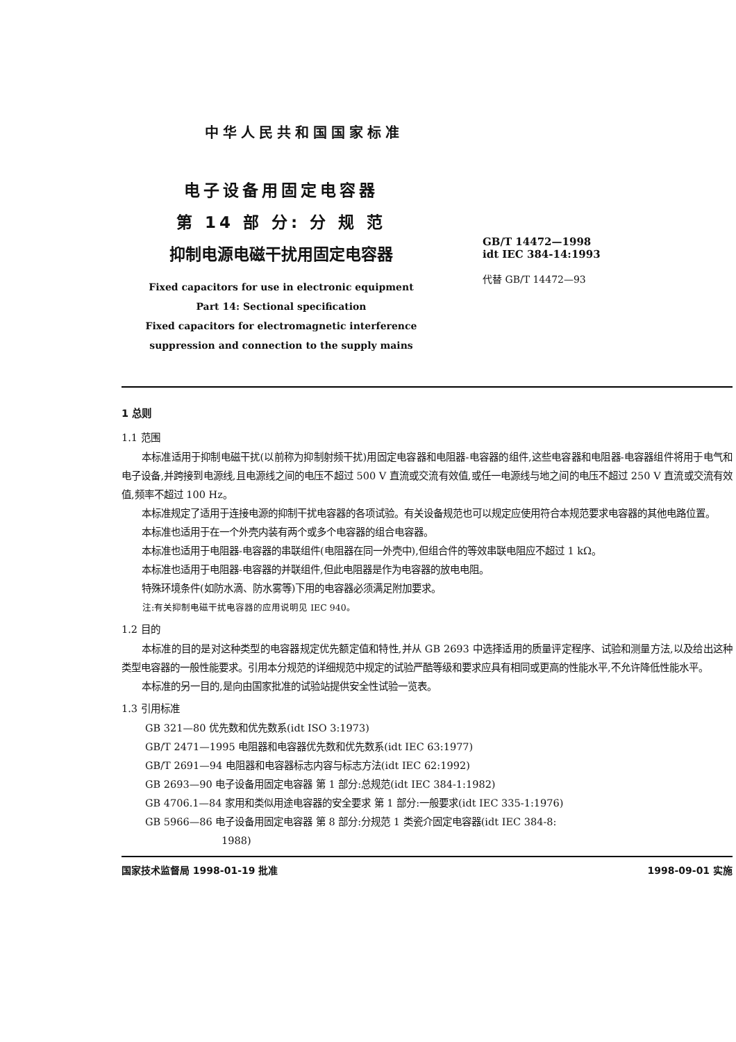中华人民共和国国家标准
电子设备用固定电容器
第 14 部 分: 分 规 范
抑制电源电磁干扰用固定电容器
Fixed capacitors for use in electronic equipment
Part 14: Sectional specification
Fixed capacitors for electromagnetic interference
suppression and connection to the supply mains
GB/T 14472—1998
idt IEC 384-14:1993
代替 GB/T 14472—93
1 总则
1.1 范围
本标准适用于抑制电磁干扰(以前称为抑制射频干扰)用固定电容器和电阻器-电容器的组件,这些电容器和电阻器-电容器组件将用于电气和电子设备,并跨接到电源线,且电源线之间的电压不超过 500 V 直流或交流有效值,或任一电源线与地之间的电压不超过 250 V 直流或交流有效值,频率不超过 100 Hz。
本标准规定了适用于连接电源的抑制干扰电容器的各项试验。有关设备规范也可以规定应使用符合本规范要求电容器的其他电路位置。
本标准也适用于在一个外壳内装有两个或多个电容器的组合电容器。
本标准也适用于电阻器-电容器的串联组件(电阻器在同一外壳中),但组合件的等效串联电阻应不超过 1 kΩ。
本标准也适用于电阻器-电容器的并联组件,但此电阻器是作为电容器的放电电阻。
特殊环境条件(如防水滴、防水雾等)下用的电容器必须满足附加要求。
注:有关抑制电磁干扰电容器的应用说明见 IEC 940。
1.2 目的
本标准的目的是对这种类型的电容器规定优先额定值和特性,并从 GB 2693 中选择适用的质量评定程序、试验和测量方法,以及给出这种类型电容器的一般性能要求。引用本分规范的详细规范中规定的试验严酷等级和要求应具有相同或更高的性能水平,不允许降低性能水平。
本标准的另一目的,是向由国家批准的试验站提供安全性试验一览表。
1.3 引用标准
GB 321—80 优先数和优先数系(idt ISO 3:1973)
GB/T 2471—1995 电阻器和电容器优先数和优先数系(idt IEC 63:1977)
GB/T 2691—94 电阻器和电容器标志内容与标志方法(idt IEC 62:1992)
GB 2693—90 电子设备用固定电容器 第 1 部分:总规范(idt IEC 384-1:1982)
GB 4706.1—84 家用和类似用途电容器的安全要求 第 1 部分:一般要求(idt IEC 335-1:1976)
GB 5966—86 电子设备用固定电容器 第 8 部分:分规范 1 类瓷介固定电容器(idt IEC 384-8:
1988)
国家技术监督局 1998-01-19 批准 1998-09-01 实施